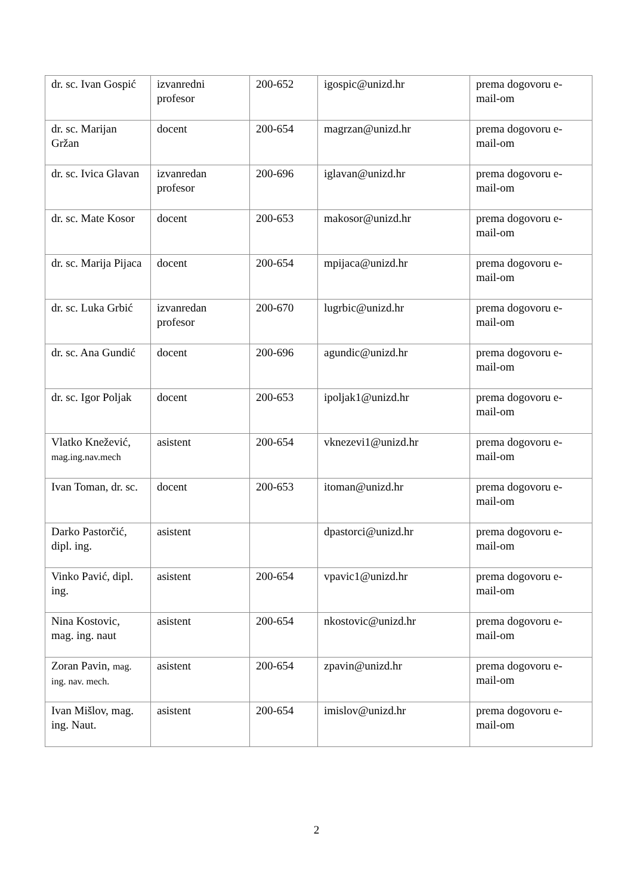| dr. sc. Ivan Gospić | izvanredni profesor | 200-652 | igospic@unizd.hr | prema dogovoru e-mail-om |
| dr. sc. Marijan Gržan | docent | 200-654 | magrzan@unizd.hr | prema dogovoru e-mail-om |
| dr. sc. Ivica Glavan | izvanredan profesor | 200-696 | iglavan@unizd.hr | prema dogovoru e-mail-om |
| dr. sc. Mate Kosor | docent | 200-653 | makosor@unizd.hr | prema dogovoru e-mail-om |
| dr. sc. Marija Pijaca | docent | 200-654 | mpijaca@unizd.hr | prema dogovoru e-mail-om |
| dr. sc. Luka Grbić | izvanredan profesor | 200-670 | lugrbic@unizd.hr | prema dogovoru e-mail-om |
| dr. sc. Ana Gundić | docent | 200-696 | agundic@unizd.hr | prema dogovoru e-mail-om |
| dr. sc. Igor Poljak | docent | 200-653 | ipoljak1@unizd.hr | prema dogovoru e-mail-om |
| Vlatko Knežević, mag.ing.nav.mech | asistent | 200-654 | vknezevi1@unizd.hr | prema dogovoru e-mail-om |
| Ivan Toman, dr. sc. | docent | 200-653 | itoman@unizd.hr | prema dogovoru e-mail-om |
| Darko Pastorčić, dipl. ing. | asistent | | dpastorci@unizd.hr | prema dogovoru e-mail-om |
| Vinko Pavić, dipl. ing. | asistent | 200-654 | vpavic1@unizd.hr | prema dogovoru e-mail-om |
| Nina Kostovic, mag. ing. naut | asistent | 200-654 | nkostovic@unizd.hr | prema dogovoru e-mail-om |
| Zoran Pavin, mag. ing. nav. mech. | asistent | 200-654 | zpavin@unizd.hr | prema dogovoru e-mail-om |
| Ivan Mišlov, mag. ing. Naut. | asistent | 200-654 | imislov@unizd.hr | prema dogovoru e-mail-om |
2